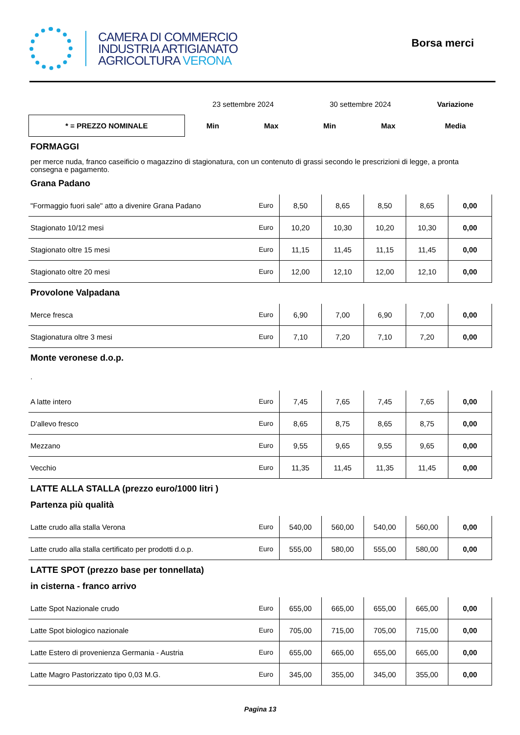CAMERA DI COMMERCIO
INDUSTRIA ARTIGIANATO
AGRICOLTURA VERONA
Borsa merci
| | 23 settembre 2024 | | 30 settembre 2024 | | Variazione |
| * = PREZZO NOMINALE | Min | Max | Min | Max | Media |
FORMAGGI
per merce nuda, franco caseificio o magazzino di stagionatura, con un contenuto di grassi secondo le prescrizioni di legge, a pronta consegna e pagamento.
Grana Padano
| "Formaggio fuori sale" atto a divenire Grana Padano | Euro | 8,50 | 8,65 | 8,50 | 8,65 | 0,00 |
| Stagionato 10/12 mesi | Euro | 10,20 | 10,30 | 10,20 | 10,30 | 0,00 |
| Stagionato oltre 15 mesi | Euro | 11,15 | 11,45 | 11,15 | 11,45 | 0,00 |
| Stagionato oltre 20 mesi | Euro | 12,00 | 12,10 | 12,00 | 12,10 | 0,00 |
Provolone Valpadana
| Merce fresca | Euro | 6,90 | 7,00 | 6,90 | 7,00 | 0,00 |
| Stagionatura oltre 3 mesi | Euro | 7,10 | 7,20 | 7,10 | 7,20 | 0,00 |
Monte veronese d.o.p.
.
| A latte intero | Euro | 7,45 | 7,65 | 7,45 | 7,65 | 0,00 |
| D'allevo fresco | Euro | 8,65 | 8,75 | 8,65 | 8,75 | 0,00 |
| Mezzano | Euro | 9,55 | 9,65 | 9,55 | 9,65 | 0,00 |
| Vecchio | Euro | 11,35 | 11,45 | 11,35 | 11,45 | 0,00 |
LATTE ALLA STALLA (prezzo euro/1000 litri )
Partenza più qualità
| Latte crudo alla stalla Verona | Euro | 540,00 | 560,00 | 540,00 | 560,00 | 0,00 |
| Latte crudo alla stalla certificato per prodotti d.o.p. | Euro | 555,00 | 580,00 | 555,00 | 580,00 | 0,00 |
LATTE SPOT (prezzo base per tonnellata)
in cisterna - franco arrivo
| Latte Spot Nazionale crudo | Euro | 655,00 | 665,00 | 655,00 | 665,00 | 0,00 |
| Latte Spot biologico nazionale | Euro | 705,00 | 715,00 | 705,00 | 715,00 | 0,00 |
| Latte Estero di provenienza Germania - Austria | Euro | 655,00 | 665,00 | 655,00 | 665,00 | 0,00 |
| Latte Magro Pastorizzato tipo 0,03 M.G. | Euro | 345,00 | 355,00 | 345,00 | 355,00 | 0,00 |
Pagina 13